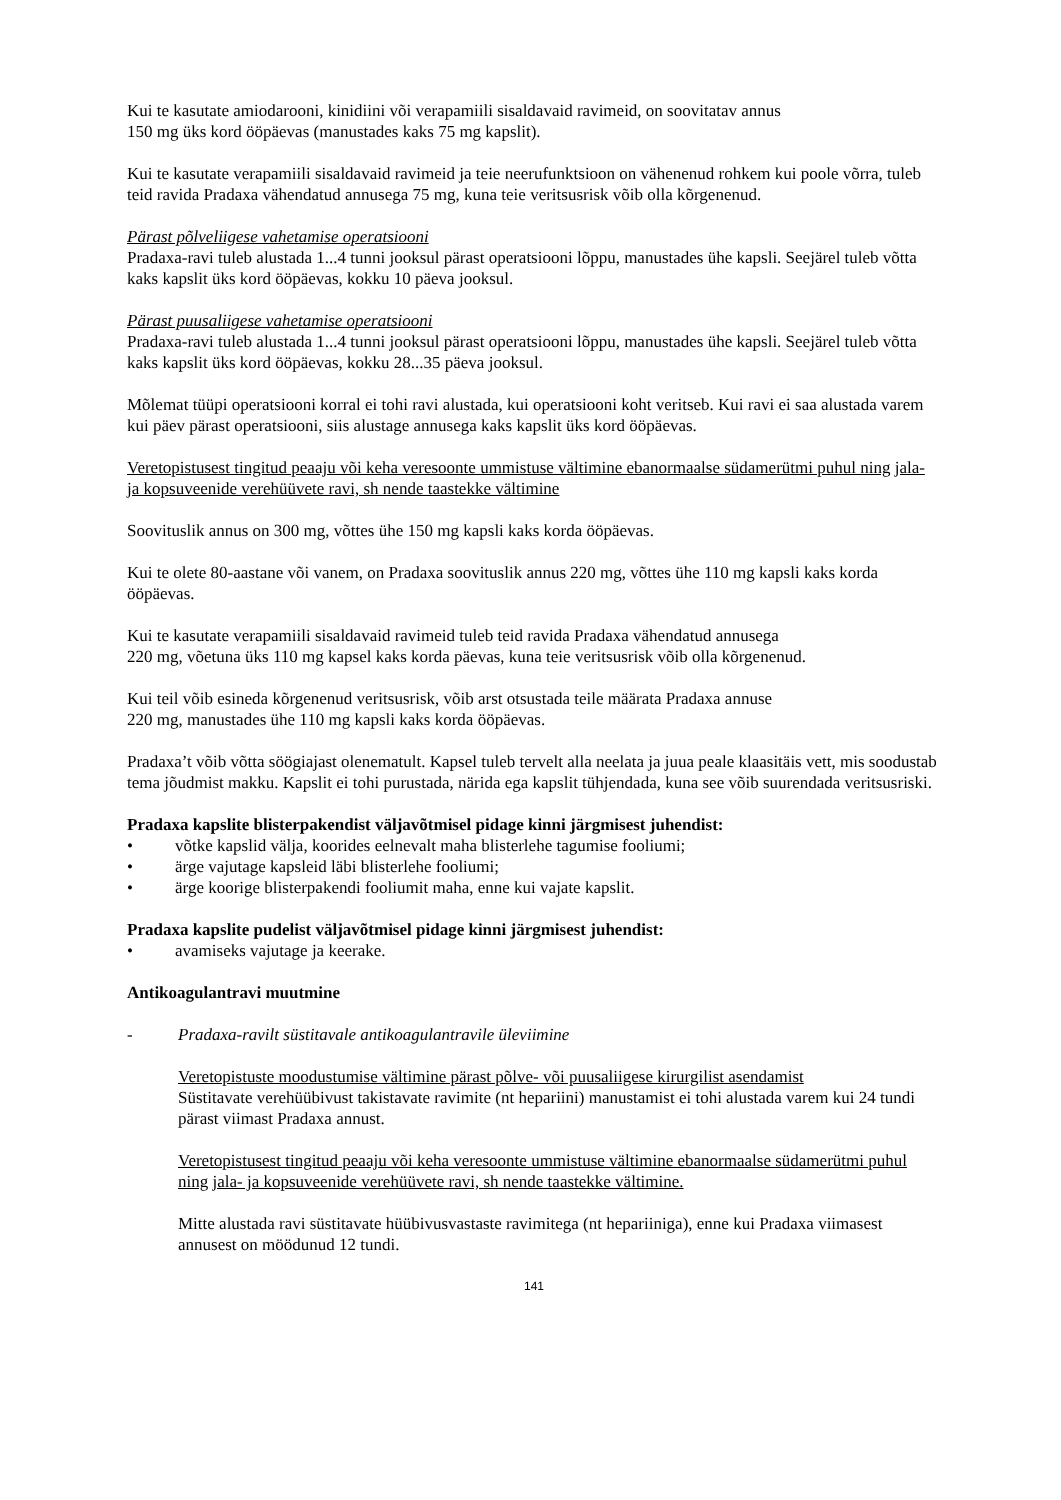Kui te kasutate amiodarooni, kinidiini või verapamiili sisaldavaid ravimeid, on soovitatav annus
150 mg üks kord ööpäevas (manustades kaks 75 mg kapslit).
Kui te kasutate verapamiili sisaldavaid ravimeid ja teie neerufunktsioon on vähenenud rohkem kui poole võrra, tuleb teid ravida Pradaxa vähendatud annusega 75 mg, kuna teie veritsusrisk võib olla kõrgenenud.
Pärast põlveliigese vahetamise operatsiooni
Pradaxa-ravi tuleb alustada 1...4 tunni jooksul pärast operatsiooni lõppu, manustades ühe kapsli. Seejärel tuleb võtta kaks kapslit üks kord ööpäevas, kokku 10 päeva jooksul.
Pärast puusaliigese vahetamise operatsiooni
Pradaxa-ravi tuleb alustada 1...4 tunni jooksul pärast operatsiooni lõppu, manustades ühe kapsli. Seejärel tuleb võtta kaks kapslit üks kord ööpäevas, kokku 28...35 päeva jooksul.
Mõlemat tüüpi operatsiooni korral ei tohi ravi alustada, kui operatsiooni koht veritseb. Kui ravi ei saa alustada varem kui päev pärast operatsiooni, siis alustage annusega kaks kapslit üks kord ööpäevas.
Veretopistusest tingitud peaaju või keha veresoonte ummistuse vältimine ebanormaalse südamerütmi puhul ning jala- ja kopsuveenide verehüüvete ravi, sh nende taastekke vältimine
Soovituslik annus on 300 mg, võttes ühe 150 mg kapsli kaks korda ööpäevas.
Kui te olete 80-aastane või vanem, on Pradaxa soovituslik annus 220 mg, võttes ühe 110 mg kapsli kaks korda ööpäevas.
Kui te kasutate verapamiili sisaldavaid ravimeid tuleb teid ravida Pradaxa vähendatud annusega
220 mg, võetuna üks 110 mg kapsel kaks korda päevas, kuna teie veritsusrisk võib olla kõrgenenud.
Kui teil võib esineda kõrgenenud veritsusrisk, võib arst otsustada teile määrata Pradaxa annuse
220 mg, manustades ühe 110 mg kapsli kaks korda ööpäevas.
Pradaxa’t võib võtta söögiajast olenematult. Kapsel tuleb tervelt alla neelata ja juua peale klaasitäis vett, mis soodustab tema jõudmist makku. Kapslit ei tohi purustada, närida ega kapslit tühjendada, kuna see võib suurendada veritsusriski.
Pradaxa kapslite blisterpakendist väljavõtmisel pidage kinni järgmisest juhendist:
• võtke kapslid välja, koorides eelnevalt maha blisterlehe tagumise fooliumi;
• ärge vajutage kapsleid läbi blisterlehe fooliumi;
• ärge koorige blisterpakendi fooliumit maha, enne kui vajate kapslit.
Pradaxa kapslite pudelist väljavõtmisel pidage kinni järgmisest juhendist:
• avamiseks vajutage ja keerake.
Antikoagulantravi muutmine
- Pradaxa-ravilt süstitavale antikoagulantravile üleviimine
Veretopistuste moodustumise vältimine pärast põlve- või puusaliigese kirurgilist asendamist
Süstitavate verehüübivust takistavate ravimite (nt hepariini) manustamist ei tohi alustada varem kui 24 tundi pärast viimast Pradaxa annust.
Veretopistusest tingitud peaaju või keha veresoonte ummistuse vältimine ebanormaalse südamerütmi puhul ning jala- ja kopsuveenide verehüüvete ravi, sh nende taastekke vältimine.
Mitte alustada ravi süstitavate hüübivusvastaste ravimitega (nt hepariiniga), enne kui Pradaxa viimasest annusest on möödunud 12 tundi.
141